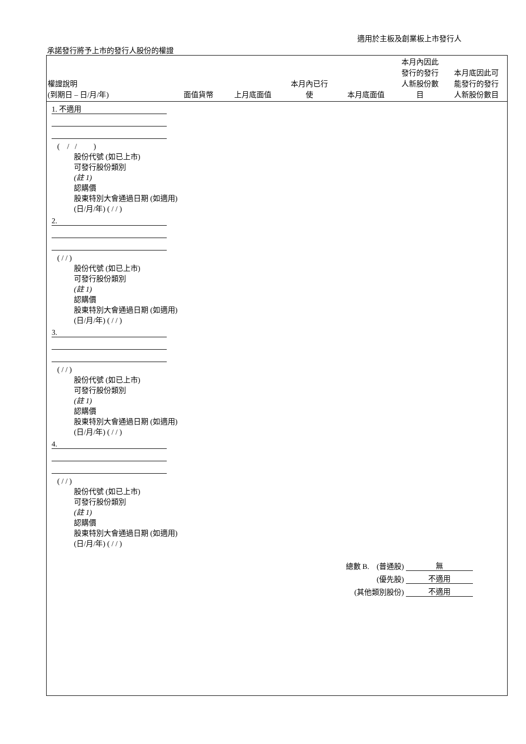適用於主板及創業板上市發行人
承諾發行將予上市的發行人股份的權證
| 權證說明 (到期日 – 日/月/年) | 面值貨幣 | 上月底面值 | 本月內已行 使 | 本月底面值 | 本月內因此 發行的發行 人新股份數 目 | 本月底因此可 能發行的發行 人新股份數目 |
| --- | --- | --- | --- | --- | --- | --- |
1. 不適用
( / / )
股份代號 (如已上市)
可發行股份類別
(註 1)
認購價
股東特別大會通過日期 (如適用)
(日/月/年) ( / / )
2.
( / / )
股份代號 (如已上市)
可發行股份類別
(註 1)
認購價
股東特別大會通過日期 (如適用)
(日/月/年) ( / / )
3.
( / / )
股份代號 (如已上市)
可發行股份類別
(註 1)
認購價
股東特別大會通過日期 (如適用)
(日/月/年) ( / / )
4.
( / / )
股份代號 (如已上市)
可發行股份類別
(註 1)
認購價
股東特別大會通過日期 (如適用)
(日/月/年) ( / / )
總數 B. (普通股) 無
(優先股) 不適用
(其他類別股份) 不適用